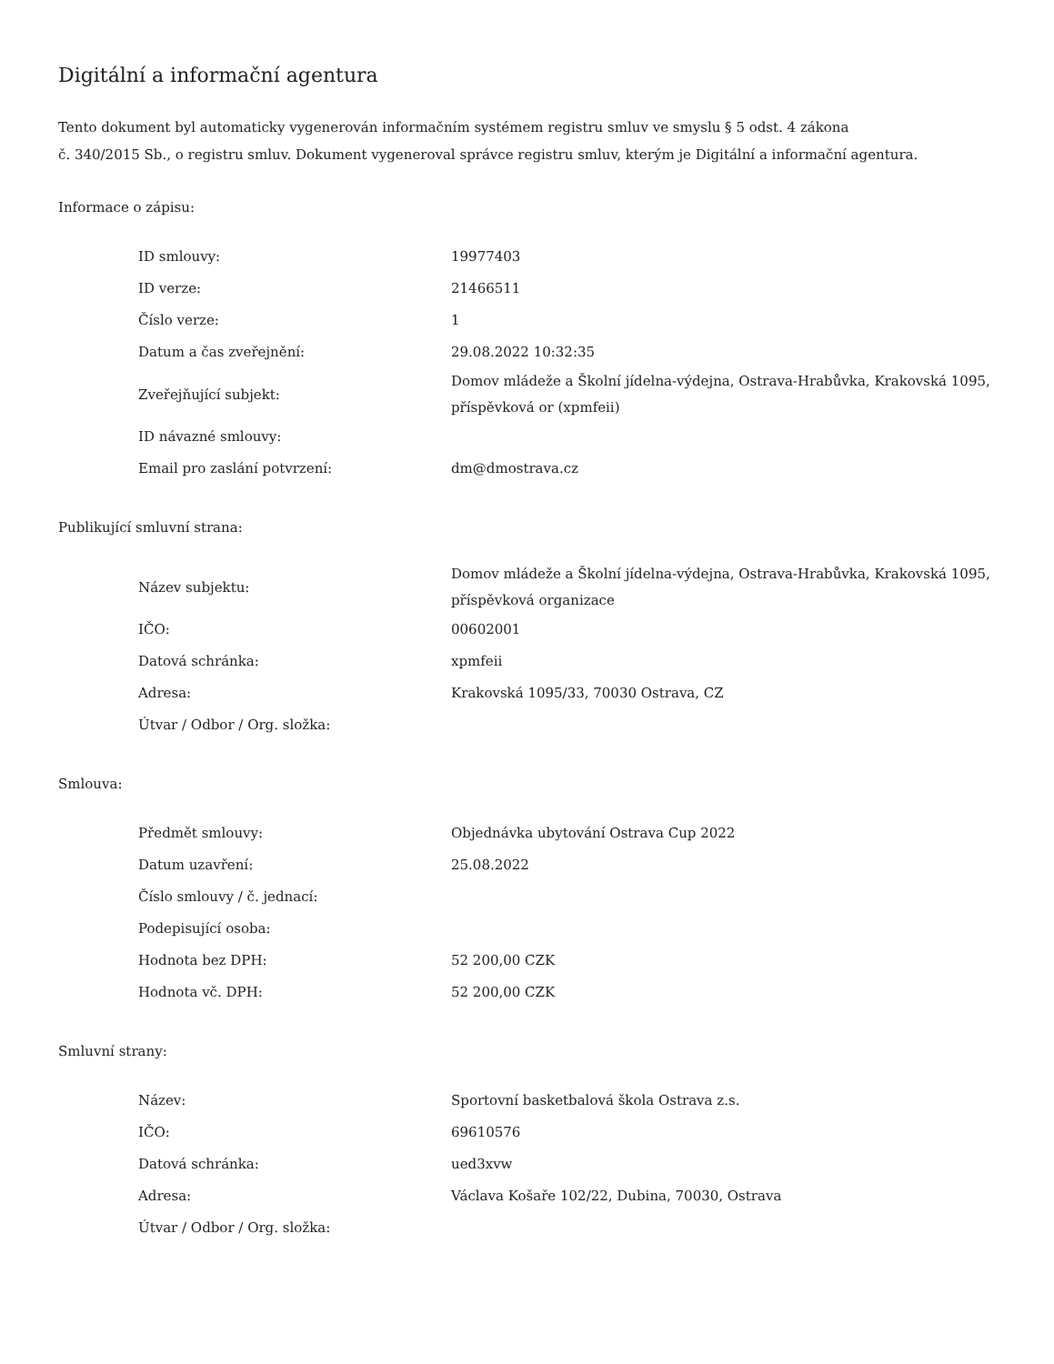Digitální a informační agentura
Tento dokument byl automaticky vygenerován informačním systémem registru smluv ve smyslu § 5 odst. 4 zákona
č. 340/2015 Sb., o registru smluv. Dokument vygeneroval správce registru smluv, kterým je Digitální a informační agentura.
Informace o zápisu:
| ID smlouvy: | 19977403 |
| ID verze: | 21466511 |
| Číslo verze: | 1 |
| Datum a čas zveřejnění: | 29.08.2022 10:32:35 |
| Zveřejňující subjekt: | Domov mládeže a Školní jídelna-výdejna, Ostrava-Hrabůvka, Krakovská 1095, příspěvková or (xpmfeii) |
| ID návazné smlouvy: | |
| Email pro zaslání potvrzení: | dm@dmostrava.cz |
Publikující smluvní strana:
| Název subjektu: | Domov mládeže a Školní jídelna-výdejna, Ostrava-Hrabůvka, Krakovská 1095, příspěvková organizace |
| IČO: | 00602001 |
| Datová schránka: | xpmfeii |
| Adresa: | Krakovská 1095/33, 70030 Ostrava, CZ |
| Útvar / Odbor / Org. složka: | |
Smlouva:
| Předmět smlouvy: | Objednávka ubytování Ostrava Cup 2022 |
| Datum uzavření: | 25.08.2022 |
| Číslo smlouvy / č. jednací: | |
| Podepisující osoba: | |
| Hodnota bez DPH: | 52 200,00 CZK |
| Hodnota vč. DPH: | 52 200,00 CZK |
Smluvní strany:
| Název: | Sportovní basketbalová škola Ostrava z.s. |
| IČO: | 69610576 |
| Datová schránka: | ued3xvw |
| Adresa: | Václava Košaře 102/22, Dubina, 70030, Ostrava |
| Útvar / Odbor / Org. složka: | |